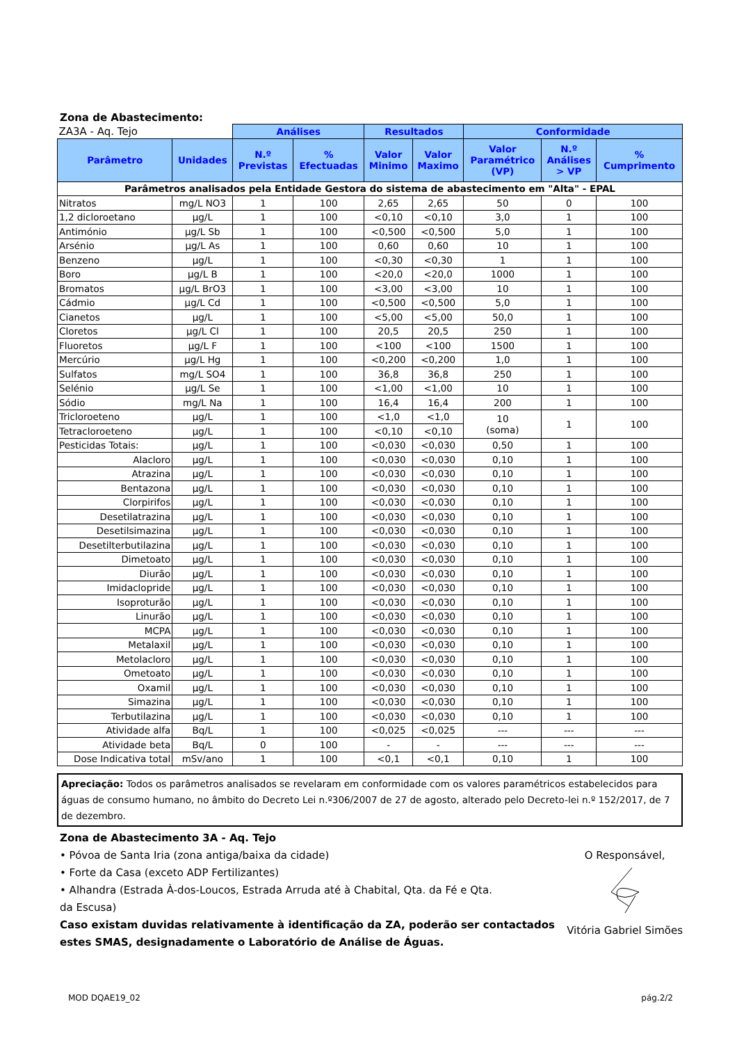Zona de Abastecimento:
| ZA3A - Aq. Tejo | | Análises | | Resultados | | Conformidade | | |
| --- | --- | --- | --- | --- | --- | --- | --- | --- |
| Parâmetro | Unidades | N.º Previstas | % Efectuadas | Valor Minimo | Valor Maximo | Valor Paramétrico (VP) | N.º Análises > VP | % Cumprimento |
| Parâmetros analisados pela Entidade Gestora do sistema de abastecimento em "Alta" - EPAL | | | | | | | | |
| Nitratos | mg/L NO3 | 1 | 100 | 2,65 | 2,65 | 50 | 0 | 100 |
| 1,2 dicloroetano | µg/L | 1 | 100 | <0,10 | <0,10 | 3,0 | 1 | 100 |
| Antimónio | µg/L Sb | 1 | 100 | <0,500 | <0,500 | 5,0 | 1 | 100 |
| Arsénio | µg/L As | 1 | 100 | 0,60 | 0,60 | 10 | 1 | 100 |
| Benzeno | µg/L | 1 | 100 | <0,30 | <0,30 | 1 | 1 | 100 |
| Boro | µg/L B | 1 | 100 | <20,0 | <20,0 | 1000 | 1 | 100 |
| Bromatos | µg/L BrO3 | 1 | 100 | <3,00 | <3,00 | 10 | 1 | 100 |
| Cádmio | µg/L Cd | 1 | 100 | <0,500 | <0,500 | 5,0 | 1 | 100 |
| Cianetos | µg/L | 1 | 100 | <5,00 | <5,00 | 50,0 | 1 | 100 |
| Cloretos | µg/L Cl | 1 | 100 | 20,5 | 20,5 | 250 | 1 | 100 |
| Fluoretos | µg/L F | 1 | 100 | <100 | <100 | 1500 | 1 | 100 |
| Mercúrio | µg/L Hg | 1 | 100 | <0,200 | <0,200 | 1,0 | 1 | 100 |
| Sulfatos | mg/L SO4 | 1 | 100 | 36,8 | 36,8 | 250 | 1 | 100 |
| Selénio | µg/L Se | 1 | 100 | <1,00 | <1,00 | 10 | 1 | 100 |
| Sódio | mg/L Na | 1 | 100 | 16,4 | 16,4 | 200 | 1 | 100 |
| Tricloroeteno | µg/L | 1 | 100 | <1,0 | <1,0 | 10 (soma) | 1 | 100 |
| Tetracloroeteno | µg/L | 1 | 100 | <0,10 | <0,10 | | | |
| Pesticidas Totais: | µg/L | 1 | 100 | <0,030 | <0,030 | 0,50 | 1 | 100 |
| Alacloro | µg/L | 1 | 100 | <0,030 | <0,030 | 0,10 | 1 | 100 |
| Atrazina | µg/L | 1 | 100 | <0,030 | <0,030 | 0,10 | 1 | 100 |
| Bentazona | µg/L | 1 | 100 | <0,030 | <0,030 | 0,10 | 1 | 100 |
| Clorpirifos | µg/L | 1 | 100 | <0,030 | <0,030 | 0,10 | 1 | 100 |
| Desetilatrazina | µg/L | 1 | 100 | <0,030 | <0,030 | 0,10 | 1 | 100 |
| Desetilsimazina | µg/L | 1 | 100 | <0,030 | <0,030 | 0,10 | 1 | 100 |
| Desetilterbutilazina | µg/L | 1 | 100 | <0,030 | <0,030 | 0,10 | 1 | 100 |
| Dimetoato | µg/L | 1 | 100 | <0,030 | <0,030 | 0,10 | 1 | 100 |
| Diurão | µg/L | 1 | 100 | <0,030 | <0,030 | 0,10 | 1 | 100 |
| Imidaclopride | µg/L | 1 | 100 | <0,030 | <0,030 | 0,10 | 1 | 100 |
| Isoproturão | µg/L | 1 | 100 | <0,030 | <0,030 | 0,10 | 1 | 100 |
| Linurão | µg/L | 1 | 100 | <0,030 | <0,030 | 0,10 | 1 | 100 |
| MCPA | µg/L | 1 | 100 | <0,030 | <0,030 | 0,10 | 1 | 100 |
| Metalaxil | µg/L | 1 | 100 | <0,030 | <0,030 | 0,10 | 1 | 100 |
| Metolacloro | µg/L | 1 | 100 | <0,030 | <0,030 | 0,10 | 1 | 100 |
| Ometoato | µg/L | 1 | 100 | <0,030 | <0,030 | 0,10 | 1 | 100 |
| Oxamil | µg/L | 1 | 100 | <0,030 | <0,030 | 0,10 | 1 | 100 |
| Simazina | µg/L | 1 | 100 | <0,030 | <0,030 | 0,10 | 1 | 100 |
| Terbutilazina | µg/L | 1 | 100 | <0,030 | <0,030 | 0,10 | 1 | 100 |
| Atividade alfa | Bq/L | 1 | 100 | <0,025 | <0,025 | --- | --- | --- |
| Atividade beta | Bq/L | 0 | 100 | - | - | --- | --- | --- |
| Dose Indicativa total | mSv/ano | 1 | 100 | <0,1 | <0,1 | 0,10 | 1 | 100 |
Apreciação: Todos os parâmetros analisados se revelaram em conformidade com os valores paramétricos estabelecidos para águas de consumo humano, no âmbito do Decreto Lei n.º306/2007 de 27 de agosto, alterado pelo Decreto-lei n.º 152/2017, de 7 de dezembro.
Zona de Abastecimento 3A - Aq. Tejo
• Póvoa de Santa Iria (zona antiga/baixa da cidade)
• Forte da Casa (exceto ADP Fertilizantes)
• Alhandra (Estrada À-dos-Loucos, Estrada Arruda até à Chabital, Qta. da Fé e Qta.
da Escusa)
Caso existam duvidas relativamente à identificação da ZA, poderão ser contactados estes SMAS, designadamente o Laboratório de Análise de Águas.
O Responsável,
Vitória Gabriel Simões
MOD DQAE19_02 pág.2/2